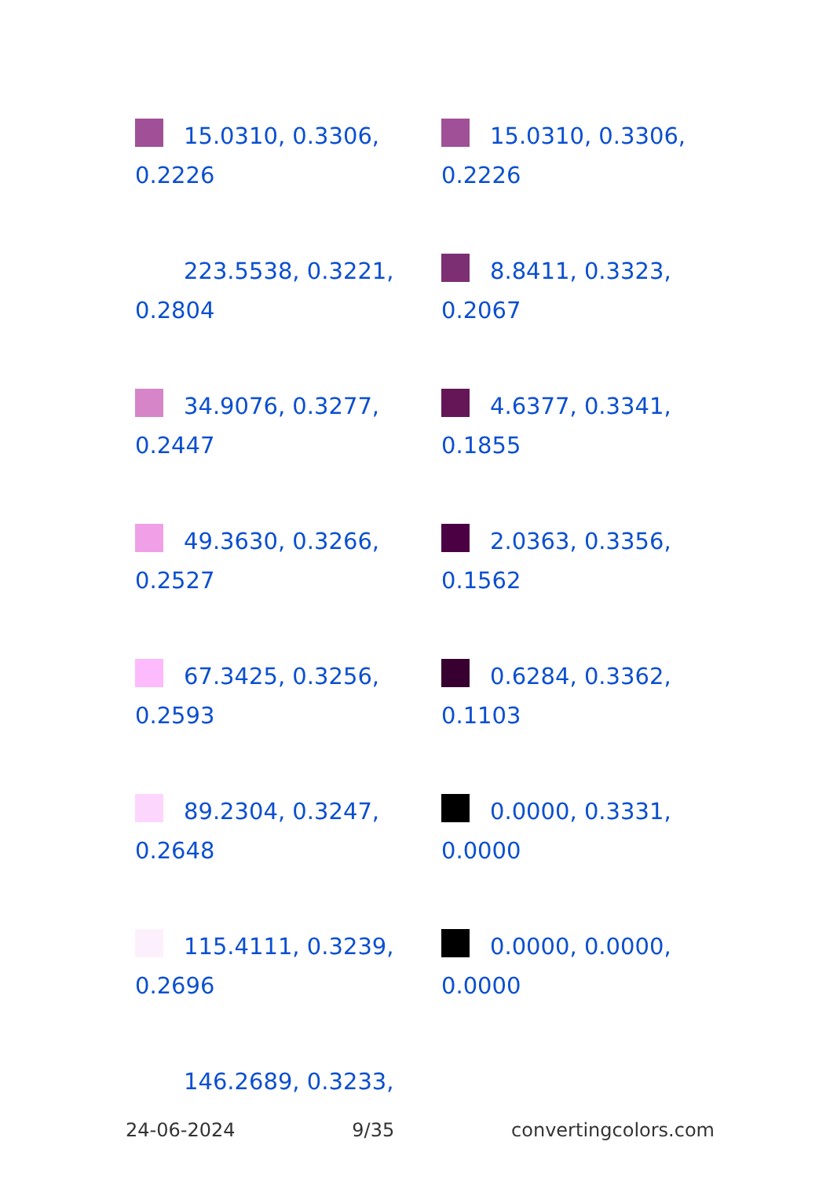15.0310, 0.3306,
0.2226
15.0310, 0.3306,
0.2226
223.5538, 0.3221,
0.2804
8.8411, 0.3323,
0.2067
34.9076, 0.3277,
0.2447
4.6377, 0.3341,
0.1855
49.3630, 0.3266,
0.2527
2.0363, 0.3356,
0.1562
67.3425, 0.3256,
0.2593
0.6284, 0.3362,
0.1103
89.2304, 0.3247,
0.2648
0.0000, 0.3331,
0.0000
115.4111, 0.3239,
0.2696
0.0000, 0.0000,
0.0000
146.2689, 0.3233,
24-06-2024 9/35 convertingcolors.com